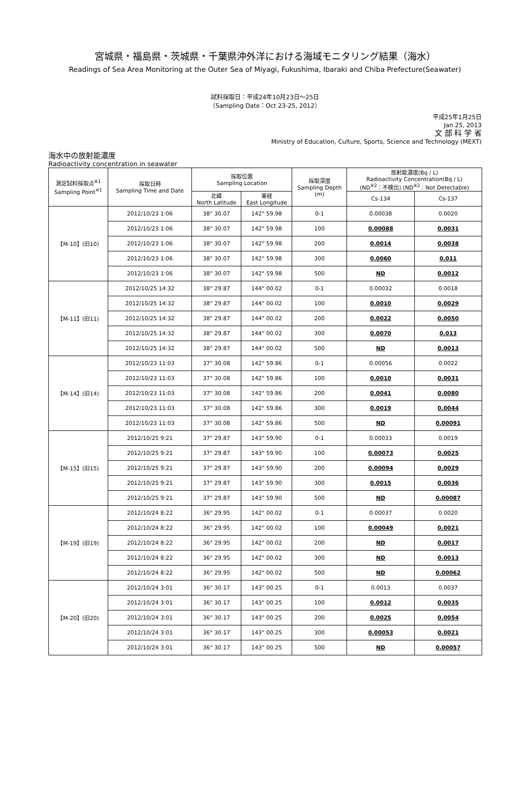宮城県・福島県・茨城県・千葉県沖外洋における海域モニタリング結果（海水）
Readings of Sea Area Monitoring at the Outer Sea of Miyagi, Fukushima, Ibaraki and Chiba Prefecture(Seawater)
試料採取日：平成24年10月23日～25日
（Sampling Date：Oct 23-25, 2012）
平成25年1月25日
Jan 25, 2013
文 部 科 学 省
Ministry of Education, Culture, Sports, Science and Technology (MEXT)
海水中の放射能濃度
Radioactivity concentration in seawater
| 測定試料採取点<sup>※1</sup> Sampling Point<sup>※1</sup> | 採取日時 Sampling Time and Date | 採取位置 Sampling Location | | 採取深度 Sampling Depth (m) | 放射能濃度(Bq / L) Radioactivity Concentration(Bq / L) (ND<sup>※2</sup>：不検出) (ND<sup>※2</sup>：Not Detectable) | |
| --- | --- | --- | --- | --- | --- | --- |
| | | 北緯 North Latitude | 東経 East Longitude | | Cs-134 | Cs-137 |
| 【M-10】(旧10) | 2012/10/23 1:06 | 38° 30.07 | 142° 59.98 | 0-1 | 0.00038 | 0.0020 |
| | 2012/10/23 1:06 | 38° 30.07 | 142° 59.98 | 100 | 0.00088 | 0.0031 |
| | 2012/10/23 1:06 | 38° 30.07 | 142° 59.98 | 200 | 0.0014 | 0.0038 |
| | 2012/10/23 1:06 | 38° 30.07 | 142° 59.98 | 300 | 0.0060 | 0.011 |
| | 2012/10/23 1:06 | 38° 30.07 | 142° 59.98 | 500 | ND | 0.0012 |
| 【M-11】(旧11) | 2012/10/25 14:32 | 38° 29.87 | 144° 00.02 | 0-1 | 0.00032 | 0.0018 |
| | 2012/10/25 14:32 | 38° 29.87 | 144° 00.02 | 100 | 0.0010 | 0.0029 |
| | 2012/10/25 14:32 | 38° 29.87 | 144° 00.02 | 200 | 0.0022 | 0.0050 |
| | 2012/10/25 14:32 | 38° 29.87 | 144° 00.02 | 300 | 0.0070 | 0.013 |
| | 2012/10/25 14:32 | 38° 29.87 | 144° 00.02 | 500 | ND | 0.0013 |
| 【M-14】(旧14) | 2012/10/23 11:03 | 37° 30.08 | 142° 59.86 | 0-1 | 0.00056 | 0.0022 |
| | 2012/10/23 11:03 | 37° 30.08 | 142° 59.86 | 100 | 0.0010 | 0.0031 |
| | 2012/10/23 11:03 | 37° 30.08 | 142° 59.86 | 200 | 0.0041 | 0.0080 |
| | 2012/10/23 11:03 | 37° 30.08 | 142° 59.86 | 300 | 0.0019 | 0.0044 |
| | 2012/10/23 11:03 | 37° 30.08 | 142° 59.86 | 500 | ND | 0.00091 |
| 【M-15】(旧15) | 2012/10/25 9:21 | 37° 29.87 | 143° 59.90 | 0-1 | 0.00033 | 0.0019 |
| | 2012/10/25 9:21 | 37° 29.87 | 143° 59.90 | 100 | 0.00073 | 0.0025 |
| | 2012/10/25 9:21 | 37° 29.87 | 143° 59.90 | 200 | 0.00094 | 0.0029 |
| | 2012/10/25 9:21 | 37° 29.87 | 143° 59.90 | 300 | 0.0015 | 0.0036 |
| | 2012/10/25 9:21 | 37° 29.87 | 143° 59.90 | 500 | ND | 0.00087 |
| 【M-19】(旧19) | 2012/10/24 8:22 | 36° 29.95 | 142° 00.02 | 0-1 | 0.00037 | 0.0020 |
| | 2012/10/24 8:22 | 36° 29.95 | 142° 00.02 | 100 | 0.00049 | 0.0021 |
| | 2012/10/24 8:22 | 36° 29.95 | 142° 00.02 | 200 | ND | 0.0017 |
| | 2012/10/24 8:22 | 36° 29.95 | 142° 00.02 | 300 | ND | 0.0013 |
| | 2012/10/24 8:22 | 36° 29.95 | 142° 00.02 | 500 | ND | 0.00062 |
| 【M-20】(旧20) | 2012/10/24 3:01 | 36° 30.17 | 143° 00.25 | 0-1 | 0.0013 | 0.0037 |
| | 2012/10/24 3:01 | 36° 30.17 | 143° 00.25 | 100 | 0.0012 | 0.0035 |
| | 2012/10/24 3:01 | 36° 30.17 | 143° 00.25 | 200 | 0.0025 | 0.0054 |
| | 2012/10/24 3:01 | 36° 30.17 | 143° 00.25 | 300 | 0.00053 | 0.0021 |
| | 2012/10/24 3:01 | 36° 30.17 | 143° 00.25 | 500 | ND | 0.00057 |